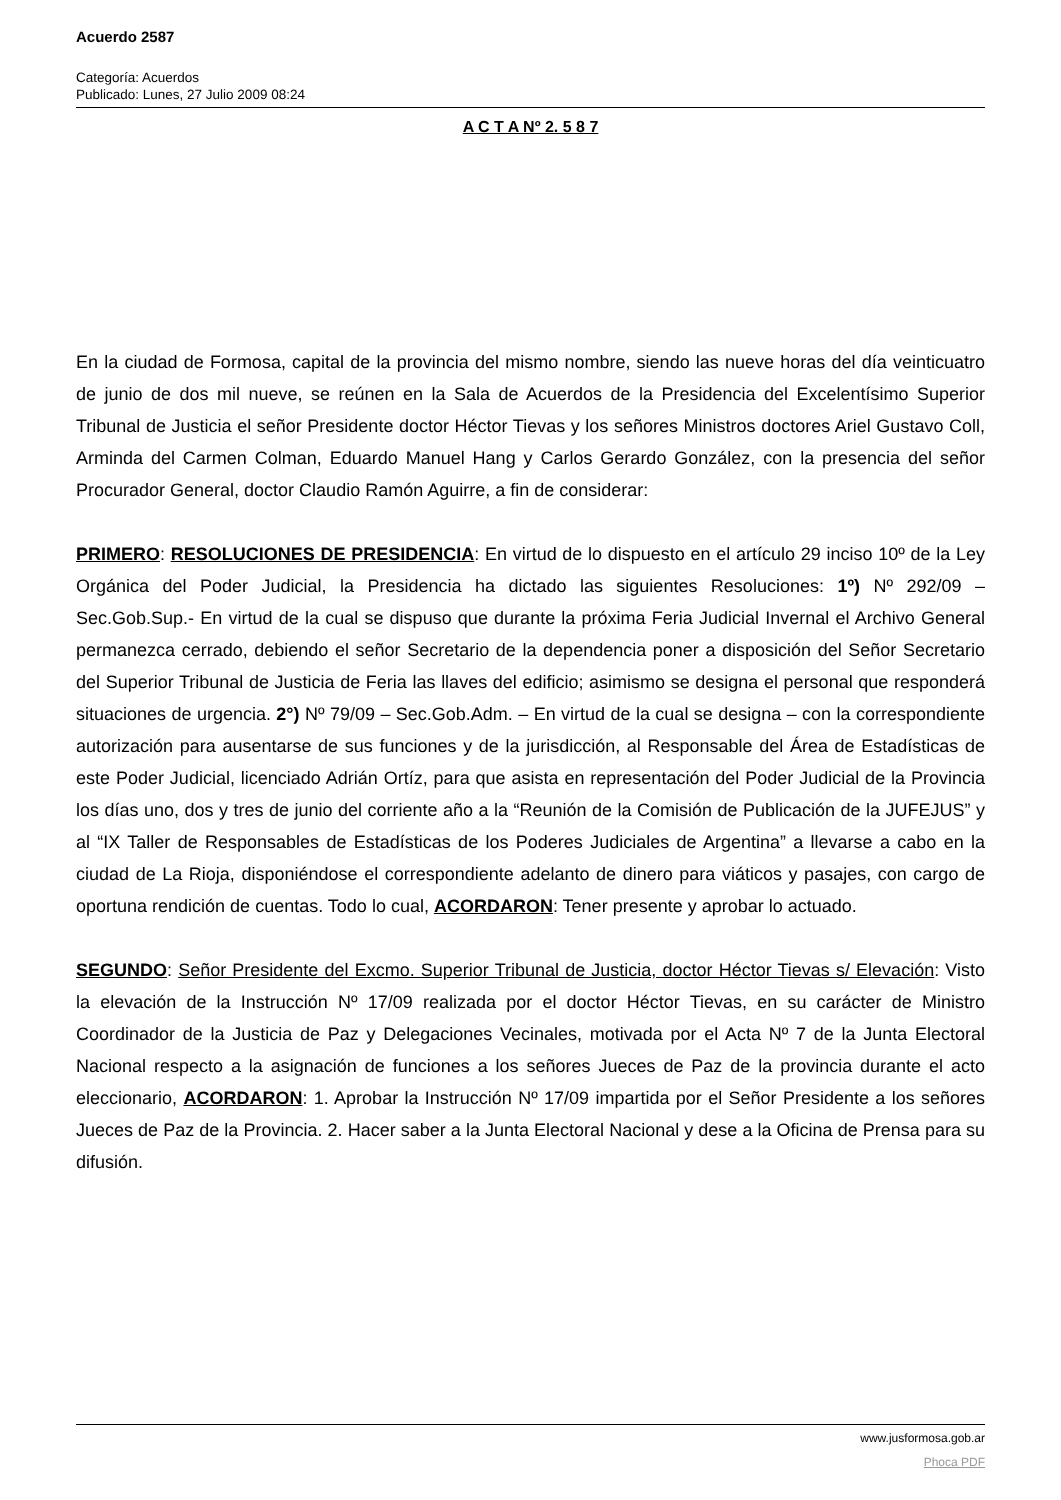Acuerdo 2587
Categoría: Acuerdos
Publicado: Lunes, 27 Julio 2009 08:24
A C T A Nº 2. 5 8 7
En la ciudad de Formosa, capital de la provincia del mismo nombre, siendo las nueve horas del día veinticuatro de junio de dos mil nueve, se reúnen en la Sala de Acuerdos de la Presidencia del Excelentísimo Superior Tribunal de Justicia el señor Presidente doctor Héctor Tievas y los señores Ministros doctores Ariel Gustavo Coll, Arminda del Carmen Colman, Eduardo Manuel Hang y Carlos Gerardo González, con la presencia del señor Procurador General, doctor Claudio Ramón Aguirre, a fin de considerar:
PRIMERO: RESOLUCIONES DE PRESIDENCIA: En virtud de lo dispuesto en el artículo 29 inciso 10º de la Ley Orgánica del Poder Judicial, la Presidencia ha dictado las siguientes Resoluciones: 1º) Nº 292/09 – Sec.Gob.Sup.- En virtud de la cual se dispuso que durante la próxima Feria Judicial Invernal el Archivo General permanezca cerrado, debiendo el señor Secretario de la dependencia poner a disposición del Señor Secretario del Superior Tribunal de Justicia de Feria las llaves del edificio; asimismo se designa el personal que responderá situaciones de urgencia. 2°) Nº 79/09 – Sec.Gob.Adm. – En virtud de la cual se designa – con la correspondiente autorización para ausentarse de sus funciones y de la jurisdicción, al Responsable del Área de Estadísticas de este Poder Judicial, licenciado Adrián Ortíz, para que asista en representación del Poder Judicial de la Provincia los días uno, dos y tres de junio del corriente año a la “Reunión de la Comisión de Publicación de la JUFEJUS” y al “IX Taller de Responsables de Estadísticas de los Poderes Judiciales de Argentina” a llevarse a cabo en la ciudad de La Rioja, disponiéndose el correspondiente adelanto de dinero para viáticos y pasajes, con cargo de oportuna rendición de cuentas. Todo lo cual, ACORDARON: Tener presente y aprobar lo actuado.
SEGUNDO: Señor Presidente del Excmo. Superior Tribunal de Justicia, doctor Héctor Tievas s/ Elevación: Visto la elevación de la Instrucción Nº 17/09 realizada por el doctor Héctor Tievas, en su carácter de Ministro Coordinador de la Justicia de Paz y Delegaciones Vecinales, motivada por el Acta Nº 7 de la Junta Electoral Nacional respecto a la asignación de funciones a los señores Jueces de Paz de la provincia durante el acto eleccionario, ACORDARON: 1. Aprobar la Instrucción Nº 17/09 impartida por el Señor Presidente a los señores Jueces de Paz de la Provincia. 2. Hacer saber a la Junta Electoral Nacional y dese a la Oficina de Prensa para su difusión.
www.jusformosa.gob.ar
Phoca PDF